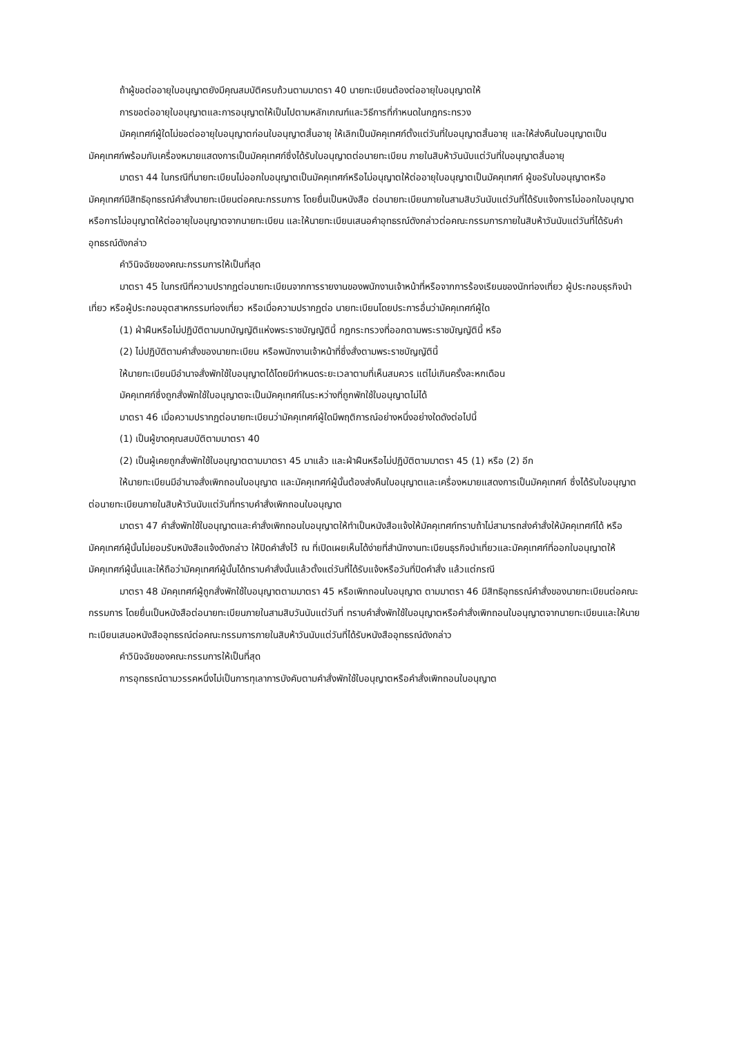ถ้าผู้ขอต่ออายุใบอนุญาตยังมีคุณสมบัติครบถ้วนตามมาตรา 40 นายทะเบียนต้องต่ออายุใบอนุญาตให้
การขอต่ออายุใบอนุญาตและการอนุญาตให้เป็นไปตามหลักเกณฑ์และวิธีการที่กำหนดในกฎกระทรวง
มัคคุเทศก์ผู้ใดไม่ขอต่ออายุใบอนุญาตก่อนใบอนุญาตสิ้นอายุ ให้เลิกเป็นมัคคุเทศก์ตั้งแต่วันที่ใบอนุญาตสิ้นอายุ และให้ส่งคืนใบอนุญาตเป็นมัคคุเทศก์พร้อมกับเครื่องหมายแสดงการเป็นมัคคุเทศก์ซึ่งได้รับใบอนุญาตต่อนายทะเบียน ภายในสิบห้าวันนับแต่วันที่ใบอนุญาตสิ้นอายุ
มาตรา 44 ในกรณีที่นายทะเบียนไม่ออกใบอนุญาตเป็นมัคคุเทศก์หรือไม่อนุญาตให้ต่ออายุใบอนุญาตเป็นมัคคุเทศก์ ผู้ขอรับใบอนุญาตหรือมัคคุเทศก์มีสิทธิอุทธรณ์คำสั่งนายทะเบียนต่อคณะกรรมการ โดยยื่นเป็นหนังสือ ต่อนายทะเบียนภายในสามสิบวันนับแต่วันที่ได้รับแจ้งการไม่ออกใบอนุญาต หรือการไม่อนุญาตให้ต่ออายุใบอนุญาตจากนายทะเบียน และให้นายทะเบียนเสนอคำอุทธรณ์ดังกล่าวต่อคณะกรรมการภายในสิบห้าวันนับแต่วันที่ได้รับคำอุทธรณ์ดังกล่าว
คำวินิจฉัยของคณะกรรมการให้เป็นที่สุด
มาตรา 45 ในกรณีที่ความปรากฏต่อนายทะเบียนจากการรายงานของพนักงานเจ้าหน้าที่หรือจากการร้องเรียนของนักท่องเที่ยว ผู้ประกอบธุรกิจนำเที่ยว หรือผู้ประกอบอุตสาหกรรมท่องเที่ยว หรือเมื่อความปรากฏต่อ นายทะเบียนโดยประการอื่นว่ามัคคุเทศก์ผู้ใด
(1) ฝ่าฝืนหรือไม่ปฏิบัติตามบทบัญญัติแห่งพระราชบัญญัตินี้ กฎกระทรวงที่ออกตามพระราชบัญญัตินี้ หรือ
(2) ไม่ปฏิบัติตามคำสั่งของนายทะเบียน หรือพนักงานเจ้าหน้าที่ซึ่งสั่งตามพระราชบัญญัตินี้
ให้นายทะเบียนมีอำนาจสั่งพักใช้ใบอนุญาตได้โดยมีกำหนดระยะเวลาตามที่เห็นสมควร แต่ไม่เกินครั้งละหกเดือน
มัคคุเทศก์ซึ่งถูกสั่งพักใช้ใบอนุญาตจะเป็นมัคคุเทศก์ในระหว่างที่ถูกพักใช้ใบอนุญาตไม่ได้
มาตรา 46 เมื่อความปรากฏต่อนายทะเบียนว่ามัคคุเทศก์ผู้ใดมีพฤติการณ์อย่างหนึ่งอย่างใดดังต่อไปนี้
(1) เป็นผู้ขาดคุณสมบัติตามมาตรา 40
(2) เป็นผู้เคยถูกสั่งพักใช้ใบอนุญาตตามมาตรา 45 มาแล้ว และฝ่าฝืนหรือไม่ปฏิบัติตามมาตรา 45 (1) หรือ (2) อีก
ให้นายทะเบียนมีอำนาจสั่งเพิกถอนใบอนุญาต และมัคคุเทศก์ผู้นั้นต้องส่งคืนใบอนุญาตและเครื่องหมายแสดงการเป็นมัคคุเทศก์ ซึ่งได้รับใบอนุญาตต่อนายทะเบียนภายในสิบห้าวันนับแต่วันที่ทราบคำสั่งเพิกถอนใบอนุญาต
มาตรา 47 คำสั่งพักใช้ใบอนุญาตและคำสั่งเพิกถอนใบอนุญาตให้ทำเป็นหนังสือแจ้งให้มัคคุเทศก์ทราบถ้าไม่สามารถส่งคำสั่งให้มัคคุเทศก์ได้ หรือมัคคุเทศก์ผู้นั้นไม่ยอมรับหนังสือแจ้งดังกล่าว ให้ปิดคำสั่งไว้ ณ ที่เปิดเผยเห็นได้ง่ายที่สำนักงานทะเบียนธุรกิจนำเที่ยวและมัคคุเทศก์ที่ออกใบอนุญาตให้มัคคุเทศก์ผู้นั้นและให้ถือว่ามัคคุเทศก์ผู้นั้นได้ทราบคำสั่งนั้นแล้วตั้งแต่วันที่ได้รับแจ้งหรือวันที่ปิดคำสั่ง แล้วแต่กรณี
มาตรา 48 มัคคุเทศก์ผู้ถูกสั่งพักใช้ใบอนุญาตตามมาตรา 45 หรือเพิกถอนใบอนุญาต ตามมาตรา 46 มีสิทธิอุทธรณ์คำสั่งของนายทะเบียนต่อคณะกรรมการ โดยยื่นเป็นหนังสือต่อนายทะเบียนภายในสามสิบวันนับแต่วันที่ ทราบคำสั่งพักใช้ใบอนุญาตหรือคำสั่งเพิกถอนใบอนุญาตจากนายทะเบียนและให้นายทะเบียนเสนอหนังสืออุทธรณ์ต่อคณะกรรมการภายในสิบห้าวันนับแต่วันที่ได้รับหนังสืออุทธรณ์ดังกล่าว
คำวินิจฉัยของคณะกรรมการให้เป็นที่สุด
การอุทธรณ์ตามวรรคหนึ่งไม่เป็นการทุเลาการบังคับตามคำสั่งพักใช้ใบอนุญาตหรือคำสั่งเพิกถอนใบอนุญาต